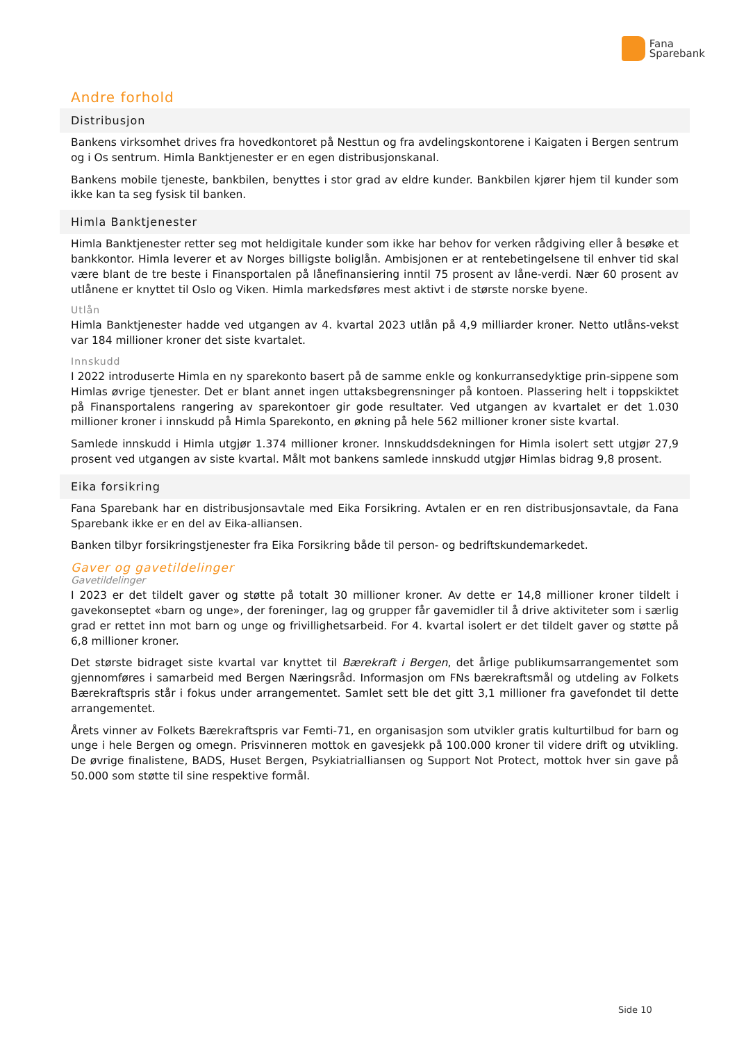Fana
Sparebank
Andre forhold
Distribusjon
Bankens virksomhet drives fra hovedkontoret på Nesttun og fra avdelingskontorene i Kaigaten i Bergen sentrum og i Os sentrum. Himla Banktjenester er en egen distribusjonskanal.
Bankens mobile tjeneste, bankbilen, benyttes i stor grad av eldre kunder. Bankbilen kjører hjem til kunder som ikke kan ta seg fysisk til banken.
Himla Banktjenester
Himla Banktjenester retter seg mot heldigitale kunder som ikke har behov for verken rådgiving eller å besøke et bankkontor. Himla leverer et av Norges billigste boliglån. Ambisjonen er at rentebetingelsene til enhver tid skal være blant de tre beste i Finansportalen på lånefinansiering inntil 75 prosent av låne-verdi. Nær 60 prosent av utlånene er knyttet til Oslo og Viken. Himla markedsføres mest aktivt i de største norske byene.
Utlån
Himla Banktjenester hadde ved utgangen av 4. kvartal 2023 utlån på 4,9 milliarder kroner. Netto utlåns-vekst var 184 millioner kroner det siste kvartalet.
Innskudd
I 2022 introduserte Himla en ny sparekonto basert på de samme enkle og konkurransedyktige prin-sippene som Himlas øvrige tjenester. Det er blant annet ingen uttaksbegrensninger på kontoen. Plassering helt i toppskiktet på Finansportalens rangering av sparekontoer gir gode resultater. Ved utgangen av kvartalet er det 1.030 millioner kroner i innskudd på Himla Sparekonto, en økning på hele 562 millioner kroner siste kvartal.
Samlede innskudd i Himla utgjør 1.374 millioner kroner. Innskuddsdekningen for Himla isolert sett utgjør 27,9 prosent ved utgangen av siste kvartal. Målt mot bankens samlede innskudd utgjør Himlas bidrag 9,8 prosent.
Eika forsikring
Fana Sparebank har en distribusjonsavtale med Eika Forsikring. Avtalen er en ren distribusjonsavtale, da Fana Sparebank ikke er en del av Eika-alliansen.
Banken tilbyr forsikringstjenester fra Eika Forsikring både til person- og bedriftskundemarkedet.
Gaver og gavetildelinger
Gavetildelinger
I 2023 er det tildelt gaver og støtte på totalt 30 millioner kroner. Av dette er 14,8 millioner kroner tildelt i gavekonseptet «barn og unge», der foreninger, lag og grupper får gavemidler til å drive aktiviteter som i særlig grad er rettet inn mot barn og unge og frivillighetsarbeid. For 4. kvartal isolert er det tildelt gaver og støtte på 6,8 millioner kroner.
Det største bidraget siste kvartal var knyttet til Bærekraft i Bergen, det årlige publikumsarrangementet som gjennomføres i samarbeid med Bergen Næringsråd. Informasjon om FNs bærekraftsmål og utdeling av Folkets Bærekraftspris står i fokus under arrangementet. Samlet sett ble det gitt 3,1 millioner fra gavefondet til dette arrangementet.
Årets vinner av Folkets Bærekraftspris var Femti-71, en organisasjon som utvikler gratis kulturtilbud for barn og unge i hele Bergen og omegn. Prisvinneren mottok en gavesjekk på 100.000 kroner til videre drift og utvikling. De øvrige finalistene, BADS, Huset Bergen, Psykiatrialliansen og Support Not Protect, mottok hver sin gave på 50.000 som støtte til sine respektive formål.
Side 10